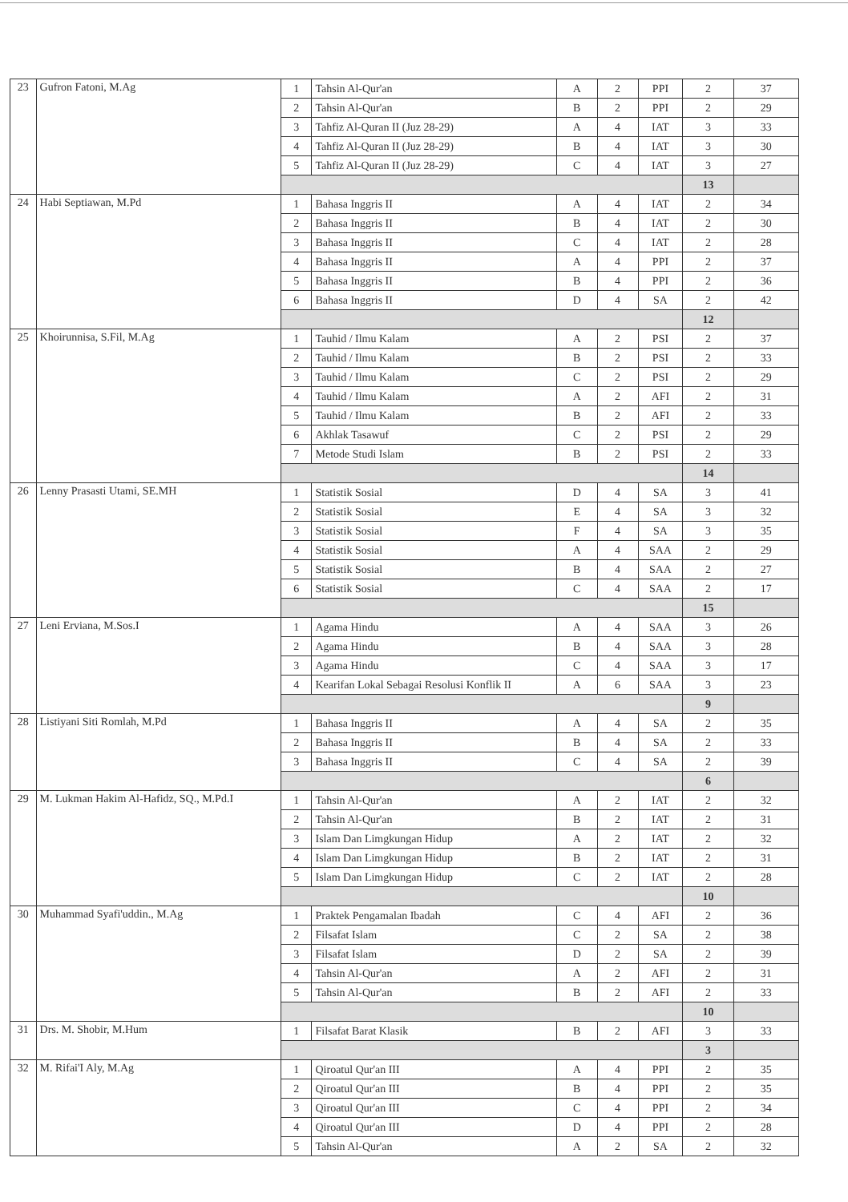| 23 | Gufron Fatoni, M.Ag | 1 | Tahsin Al-Qur'an | A | 2 | PPI | 2 | 37 |
| | | 2 | Tahsin Al-Qur'an | B | 2 | PPI | 2 | 29 |
| | | 3 | Tahfiz Al-Quran II (Juz 28-29) | A | 4 | IAT | 3 | 33 |
| | | 4 | Tahfiz Al-Quran II (Juz 28-29) | B | 4 | IAT | 3 | 30 |
| | | 5 | Tahfiz Al-Quran II (Juz 28-29) | C | 4 | IAT | 3 | 27 |
| | | | | | | | 13 | |
| 24 | Habi Septiawan, M.Pd | 1 | Bahasa Inggris II | A | 4 | IAT | 2 | 34 |
| | | 2 | Bahasa Inggris II | B | 4 | IAT | 2 | 30 |
| | | 3 | Bahasa Inggris II | C | 4 | IAT | 2 | 28 |
| | | 4 | Bahasa Inggris II | A | 4 | PPI | 2 | 37 |
| | | 5 | Bahasa Inggris II | B | 4 | PPI | 2 | 36 |
| | | 6 | Bahasa Inggris II | D | 4 | SA | 2 | 42 |
| | | | | | | | 12 | |
| 25 | Khoirunnisa, S.Fil, M.Ag | 1 | Tauhid / Ilmu Kalam | A | 2 | PSI | 2 | 37 |
| | | 2 | Tauhid / Ilmu Kalam | B | 2 | PSI | 2 | 33 |
| | | 3 | Tauhid / Ilmu Kalam | C | 2 | PSI | 2 | 29 |
| | | 4 | Tauhid / Ilmu Kalam | A | 2 | AFI | 2 | 31 |
| | | 5 | Tauhid / Ilmu Kalam | B | 2 | AFI | 2 | 33 |
| | | 6 | Akhlak Tasawuf | C | 2 | PSI | 2 | 29 |
| | | 7 | Metode Studi Islam | B | 2 | PSI | 2 | 33 |
| | | | | | | | 14 | |
| 26 | Lenny Prasasti Utami, SE.MH | 1 | Statistik Sosial | D | 4 | SA | 3 | 41 |
| | | 2 | Statistik Sosial | E | 4 | SA | 3 | 32 |
| | | 3 | Statistik Sosial | F | 4 | SA | 3 | 35 |
| | | 4 | Statistik Sosial | A | 4 | SAA | 2 | 29 |
| | | 5 | Statistik Sosial | B | 4 | SAA | 2 | 27 |
| | | 6 | Statistik Sosial | C | 4 | SAA | 2 | 17 |
| | | | | | | | 15 | |
| 27 | Leni Erviana, M.Sos.I | 1 | Agama Hindu | A | 4 | SAA | 3 | 26 |
| | | 2 | Agama Hindu | B | 4 | SAA | 3 | 28 |
| | | 3 | Agama Hindu | C | 4 | SAA | 3 | 17 |
| | | 4 | Kearifan Lokal Sebagai Resolusi Konflik II | A | 6 | SAA | 3 | 23 |
| | | | | | | | 9 | |
| 28 | Listiyani Siti Romlah, M.Pd | 1 | Bahasa Inggris II | A | 4 | SA | 2 | 35 |
| | | 2 | Bahasa Inggris II | B | 4 | SA | 2 | 33 |
| | | 3 | Bahasa Inggris II | C | 4 | SA | 2 | 39 |
| | | | | | | | 6 | |
| 29 | M. Lukman Hakim Al-Hafidz, SQ., M.Pd.I | 1 | Tahsin Al-Qur'an | A | 2 | IAT | 2 | 32 |
| | | 2 | Tahsin Al-Qur'an | B | 2 | IAT | 2 | 31 |
| | | 3 | Islam Dan Limgkungan Hidup | A | 2 | IAT | 2 | 32 |
| | | 4 | Islam Dan Limgkungan Hidup | B | 2 | IAT | 2 | 31 |
| | | 5 | Islam Dan Limgkungan Hidup | C | 2 | IAT | 2 | 28 |
| | | | | | | | 10 | |
| 30 | Muhammad Syafi'uddin., M.Ag | 1 | Praktek Pengamalan Ibadah | C | 4 | AFI | 2 | 36 |
| | | 2 | Filsafat Islam | C | 2 | SA | 2 | 38 |
| | | 3 | Filsafat Islam | D | 2 | SA | 2 | 39 |
| | | 4 | Tahsin Al-Qur'an | A | 2 | AFI | 2 | 31 |
| | | 5 | Tahsin Al-Qur'an | B | 2 | AFI | 2 | 33 |
| | | | | | | | 10 | |
| 31 | Drs. M. Shobir, M.Hum | 1 | Filsafat Barat Klasik | B | 2 | AFI | 3 | 33 |
| | | | | | | | 3 | |
| 32 | M. Rifai'I Aly, M.Ag | 1 | Qiroatul Qur'an III | A | 4 | PPI | 2 | 35 |
| | | 2 | Qiroatul Qur'an III | B | 4 | PPI | 2 | 35 |
| | | 3 | Qiroatul Qur'an III | C | 4 | PPI | 2 | 34 |
| | | 4 | Qiroatul Qur'an III | D | 4 | PPI | 2 | 28 |
| | | 5 | Tahsin Al-Qur'an | A | 2 | SA | 2 | 32 |